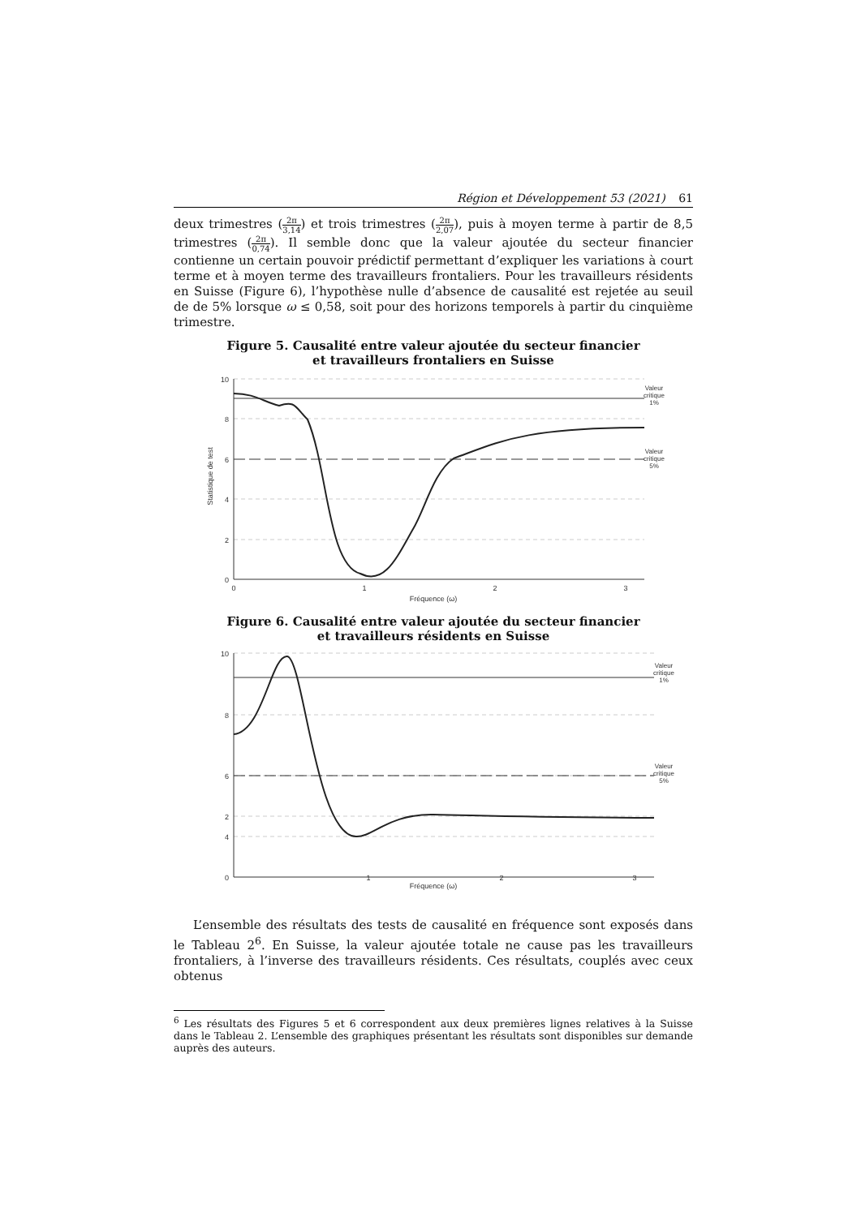Région et Développement 53 (2021) 61
deux trimestres (2π 3,14) et trois trimestres (2π 2,07), puis à moyen terme à partir de 8,5 trimestres (2π 0,74). Il semble donc que la valeur ajoutée du secteur financier contienne un certain pouvoir prédictif permettant d’expliquer les variations à court terme et à moyen terme des travailleurs frontaliers. Pour les travailleurs résidents en Suisse (Figure 6), l’hypothèse nulle d’absence de causalité est rejetée au seuil de de 5% lorsque ω ≤ 0,58, soit pour des horizons temporels à partir du cinquième trimestre.
Figure 5. Causalité entre valeur ajoutée du secteur financier
et travailleurs frontaliers en Suisse
10
8
6
4
2
0
0
1
2
3
Fréquence (ω)
Valeur
critique
1%
Valeur
critique
5%
Statistique de test
Figure 6. Causalité entre valeur ajoutée du secteur financier
et travailleurs résidents en Suisse
10
8
6
4
2
0
1
2
3
Valeur
critique
1%
Valeur
critique
5%
Fréquence (ω)
L’ensemble des résultats des tests de causalité en fréquence sont exposés dans le Tableau 2<sup>6</sup>. En Suisse, la valeur ajoutée totale ne cause pas les travailleurs fronta­liers, à l’inverse des travailleurs résidents. Ces résultats, couplés avec ceux obtenus
<sup>6</sup> Les résultats des Figures 5 et 6 correspondent aux deux premières lignes relatives à la Suisse dans le Tableau 2. L’ensemble des graphiques présentant les résultats sont disponibles sur demande auprès des auteurs.